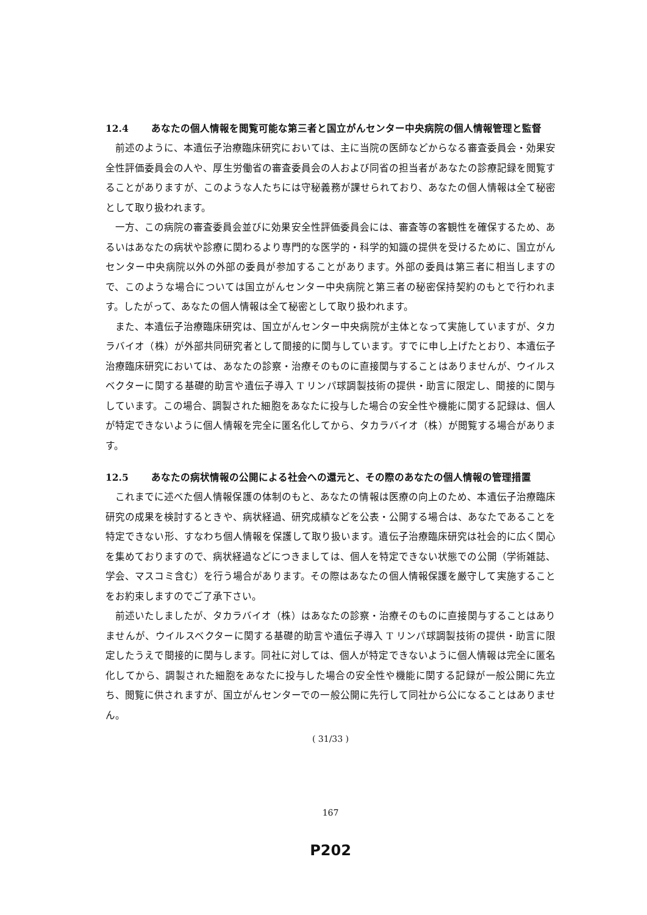12.4 あなたの個人情報を閲覧可能な第三者と国立がんセンター中央病院の個人情報管理と監督
前述のように、本遺伝子治療臨床研究においては、主に当院の医師などからなる審査委員会・効果安全性評価委員会の人や、厚生労働省の審査委員会の人および同省の担当者があなたの診療記録を閲覧することがありますが、このような人たちには守秘義務が課せられており、あなたの個人情報は全て秘密として取り扱われます。
一方、この病院の審査委員会並びに効果安全性評価委員会には、審査等の客観性を確保するため、あるいはあなたの病状や診療に関わるより専門的な医学的・科学的知識の提供を受けるために、国立がんセンター中央病院以外の外部の委員が参加することがあります。外部の委員は第三者に相当しますので、このような場合については国立がんセンター中央病院と第三者の秘密保持契約のもとで行われます。したがって、あなたの個人情報は全て秘密として取り扱われます。
また、本遺伝子治療臨床研究は、国立がんセンター中央病院が主体となって実施していますが、タカラバイオ（株）が外部共同研究者として間接的に関与しています。すでに申し上げたとおり、本遺伝子治療臨床研究においては、あなたの診察・治療そのものに直接関与することはありませんが、ウイルスベクターに関する基礎的助言や遺伝子導入 T リンパ球調製技術の提供・助言に限定し、間接的に関与しています。この場合、調製された細胞をあなたに投与した場合の安全性や機能に関する記録は、個人が特定できないように個人情報を完全に匿名化してから、タカラバイオ（株）が閲覧する場合があります。
12.5 あなたの病状情報の公開による社会への還元と、その際のあなたの個人情報の管理措置
これまでに述べた個人情報保護の体制のもと、あなたの情報は医療の向上のため、本遺伝子治療臨床研究の成果を検討するときや、病状経過、研究成績などを公表・公開する場合は、あなたであることを特定できない形、すなわち個人情報を保護して取り扱います。遺伝子治療臨床研究は社会的に広く関心を集めておりますので、病状経過などにつきましては、個人を特定できない状態での公開（学術雑誌、学会、マスコミ含む）を行う場合があります。その際はあなたの個人情報保護を厳守して実施することをお約束しますのでご了承下さい。
前述いたしましたが、タカラバイオ（株）はあなたの診察・治療そのものに直接関与することはありませんが、ウイルスベクターに関する基礎的助言や遺伝子導入 T リンパ球調製技術の提供・助言に限定したうえで間接的に関与します。同社に対しては、個人が特定できないように個人情報は完全に匿名化してから、調製された細胞をあなたに投与した場合の安全性や機能に関する記録が一般公開に先立ち、閲覧に供されますが、国立がんセンターでの一般公開に先行して同社から公になることはありません。
( 31/33 )
167
P202